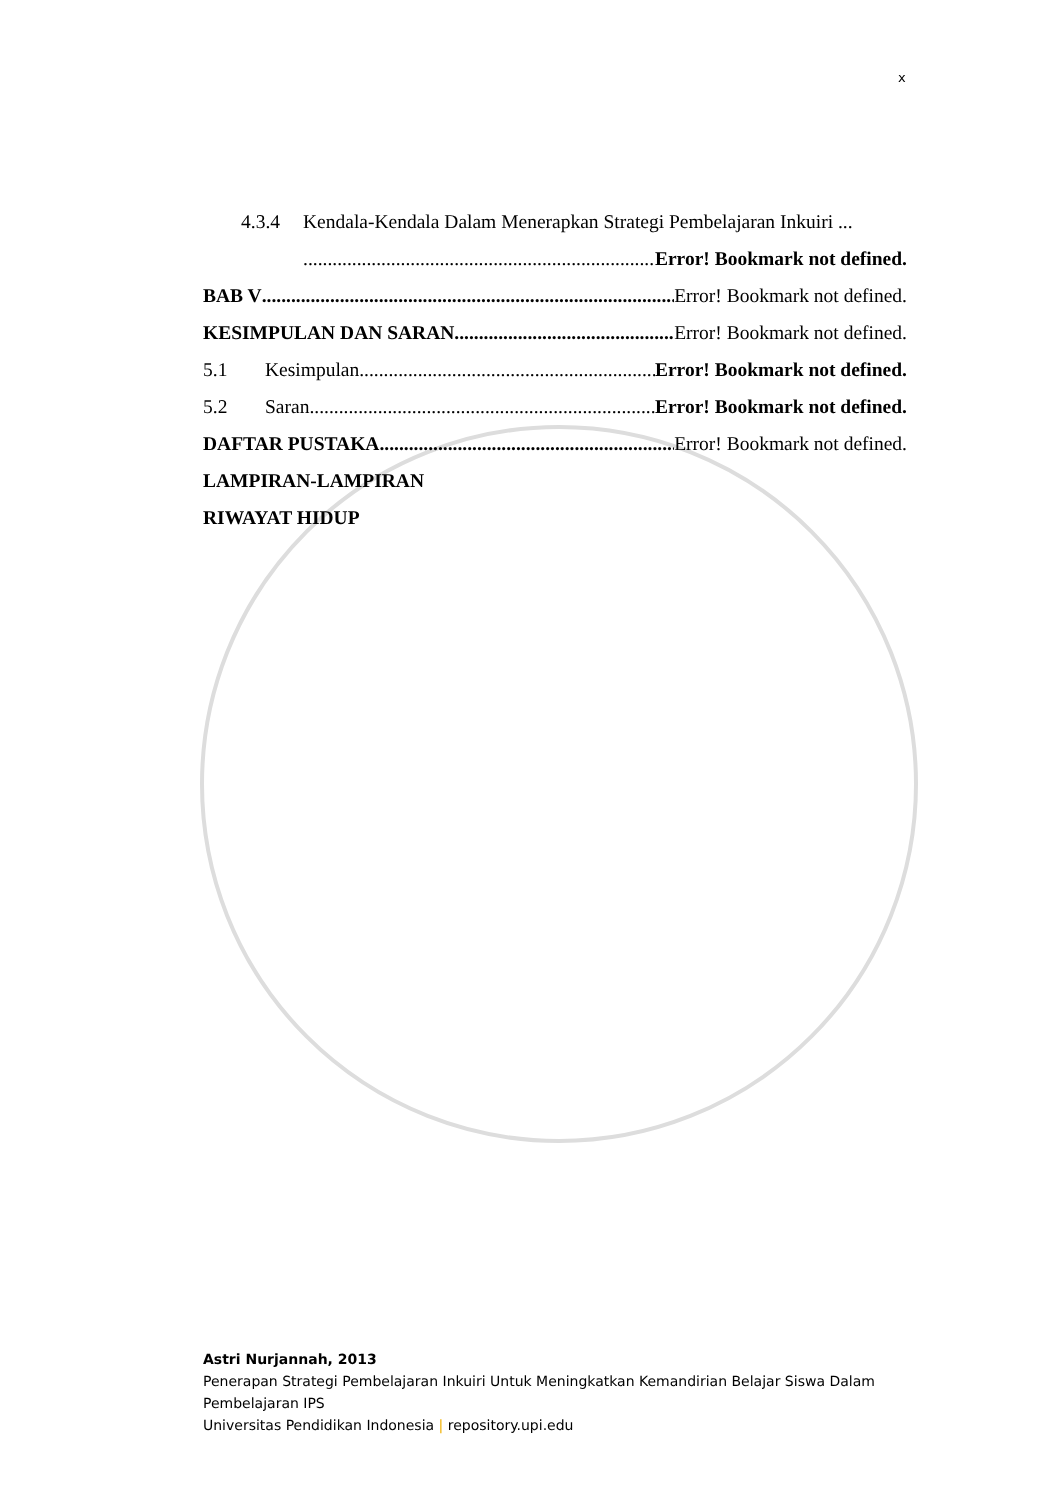x
4.3.4 Kendala-Kendala Dalam Menerapkan Strategi Pembelajaran Inkuiri ...
Error! Bookmark not defined.
BAB V Error! Bookmark not defined.
KESIMPULAN DAN SARAN Error! Bookmark not defined.
5.1 Kesimpulan Error! Bookmark not defined.
5.2 Saran Error! Bookmark not defined.
DAFTAR PUSTAKA Error! Bookmark not defined.
LAMPIRAN-LAMPIRAN
RIWAYAT HIDUP
Astri Nurjannah, 2013
Penerapan Strategi Pembelajaran Inkuiri Untuk Meningkatkan Kemandirian Belajar Siswa Dalam Pembelajaran IPS
Universitas Pendidikan Indonesia | repository.upi.edu